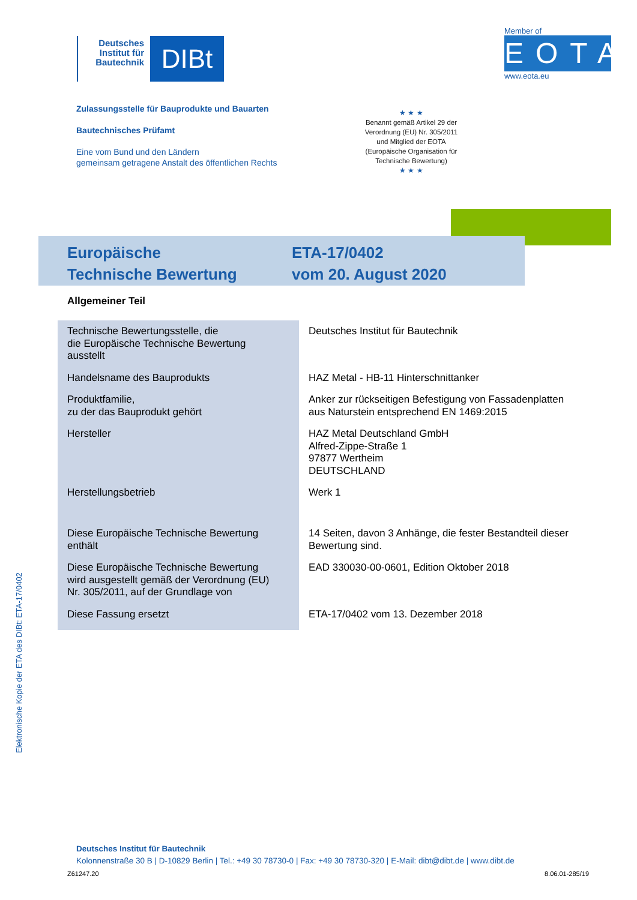Deutsches Institut für Bautechnik
DIBt
Member of
EOTA
www.eota.eu
Zulassungsstelle für Bauprodukte und Bauarten
Bautechnisches Prüfamt
Eine vom Bund und den Ländern
gemeinsam getragene Anstalt des öffentlichen Rechts
★ ★ ★
Benannt gemäß Artikel 29 der Verordnung (EU) Nr. 305/2011 und Mitglied der EOTA (Europäische Organisation für Technische Bewertung)
★ ★ ★
Europäische
Technische Bewertung
ETA-17/0402
vom 20. August 2020
Allgemeiner Teil
| Technische Bewertungsstelle, die die Europäische Technische Bewertung ausstellt | Deutsches Institut für Bautechnik |
| Handelsname des Bauprodukts | HAZ Metal - HB-11 Hinterschnittanker |
| Produktfamilie, zu der das Bauprodukt gehört | Anker zur rückseitigen Befestigung von Fassadenplatten aus Naturstein entsprechend EN 1469:2015 |
| Hersteller | HAZ Metal Deutschland GmbH Alfred-Zippe-Straße 1 97877 Wertheim DEUTSCHLAND |
| Herstellungsbetrieb | Werk 1 |
| Diese Europäische Technische Bewertung enthält | 14 Seiten, davon 3 Anhänge, die fester Bestandteil dieser Bewertung sind. |
| Diese Europäische Technische Bewertung wird ausgestellt gemäß der Verordnung (EU) Nr. 305/2011, auf der Grundlage von | EAD 330030-00-0601, Edition Oktober 2018 |
| Diese Fassung ersetzt | ETA-17/0402 vom 13. Dezember 2018 |
Elektronische Kopie der ETA des DIBt: ETA-17/0402
Deutsches Institut für Bautechnik
Kolonnenstraße 30 B | D-10829 Berlin | Tel.: +49 30 78730-0 | Fax: +49 30 78730-320 | E-Mail: dibt@dibt.de | www.dibt.de
Z61247.20 8.06.01-285/19